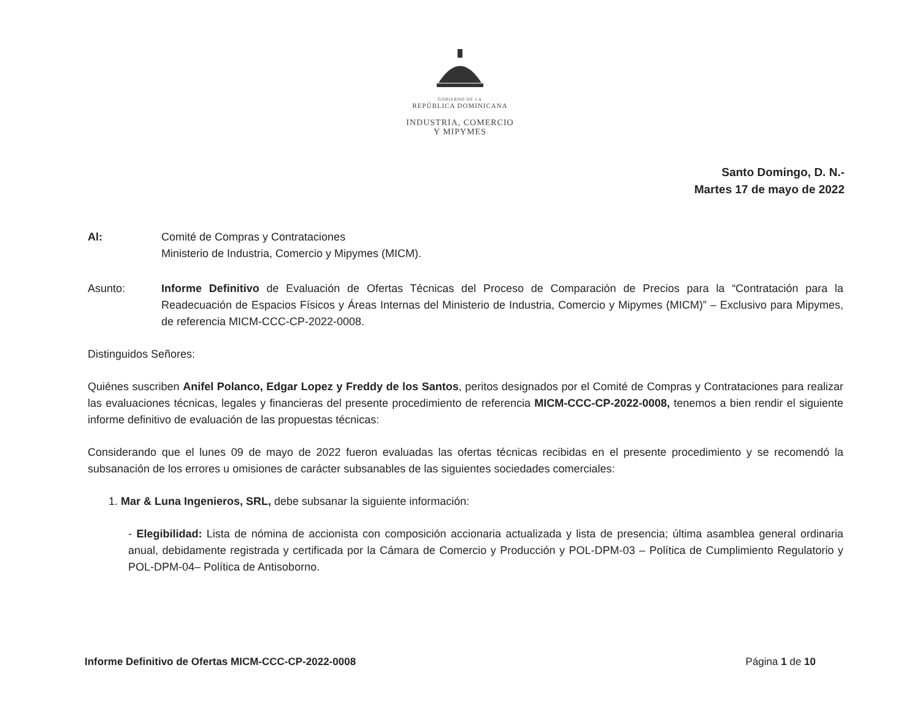GOBIERNO DE LA
REPÚBLICA DOMINICANA
INDUSTRIA, COMERCIO
Y MIPYMES
Santo Domingo, D. N.-
Martes 17 de mayo de 2022
Al: Comité de Compras y Contrataciones
Ministerio de Industria, Comercio y Mipymes (MICM).
Asunto: Informe Definitivo de Evaluación de Ofertas Técnicas del Proceso de Comparación de Precios para la “Contratación para la Readecuación de Espacios Físicos y Áreas Internas del Ministerio de Industria, Comercio y Mipymes (MICM)” – Exclusivo para Mipymes, de referencia MICM-CCC-CP-2022-0008.
Distinguidos Señores:
Quiénes suscriben Anifel Polanco, Edgar Lopez y Freddy de los Santos, peritos designados por el Comité de Compras y Contrataciones para realizar las evaluaciones técnicas, legales y financieras del presente procedimiento de referencia MICM-CCC-CP-2022-0008, tenemos a bien rendir el siguiente informe definitivo de evaluación de las propuestas técnicas:
Considerando que el lunes 09 de mayo de 2022 fueron evaluadas las ofertas técnicas recibidas en el presente procedimiento y se recomendó la subsanación de los errores u omisiones de carácter subsanables de las siguientes sociedades comerciales:
1. Mar & Luna Ingenieros, SRL, debe subsanar la siguiente información:
- Elegibilidad: Lista de nómina de accionista con composición accionaria actualizada y lista de presencia; última asamblea general ordinaria anual, debidamente registrada y certificada por la Cámara de Comercio y Producción y POL-DPM-03 – Política de Cumplimiento Regulatorio y POL-DPM-04– Política de Antisoborno.
Informe Definitivo de Ofertas MICM-CCC-CP-2022-0008 Página 1 de 10